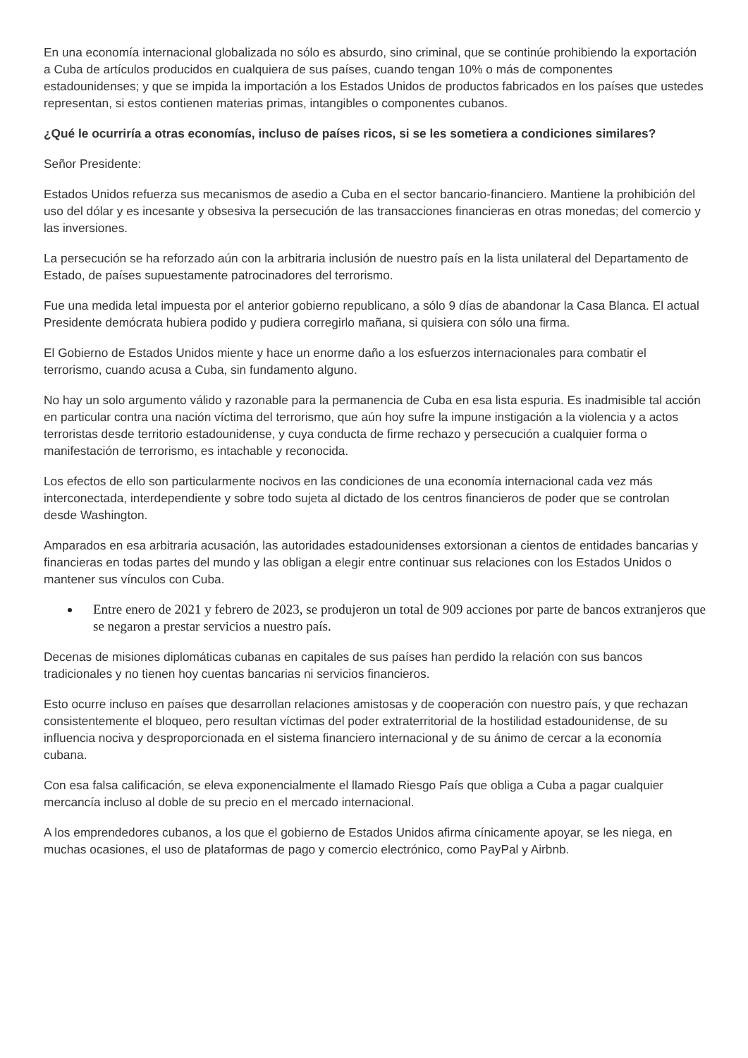En una economía internacional globalizada no sólo es absurdo, sino criminal, que se continúe prohibiendo la exportación a Cuba de artículos producidos en cualquiera de sus países, cuando tengan 10% o más de componentes estadounidenses; y que se impida la importación a los Estados Unidos de productos fabricados en los países que ustedes representan, si estos contienen materias primas, intangibles o componentes cubanos.
¿Qué le ocurriría a otras economías, incluso de países ricos, si se les sometiera a condiciones similares?
Señor Presidente:
Estados Unidos refuerza sus mecanismos de asedio a Cuba en el sector bancario-financiero. Mantiene la prohibición del uso del dólar y es incesante y obsesiva la persecución de las transacciones financieras en otras monedas; del comercio y las inversiones.
La persecución se ha reforzado aún con la arbitraria inclusión de nuestro país en la lista unilateral del Departamento de Estado, de países supuestamente patrocinadores del terrorismo.
Fue una medida letal impuesta por el anterior gobierno republicano, a sólo 9 días de abandonar la Casa Blanca. El actual Presidente demócrata hubiera podido y pudiera corregirlo mañana, si quisiera con sólo una firma.
El Gobierno de Estados Unidos miente y hace un enorme daño a los esfuerzos internacionales para combatir el terrorismo, cuando acusa a Cuba, sin fundamento alguno.
No hay un solo argumento válido y razonable para la permanencia de Cuba en esa lista espuria. Es inadmisible tal acción en particular contra una nación víctima del terrorismo, que aún hoy sufre la impune instigación a la violencia y a actos terroristas desde territorio estadounidense, y cuya conducta de firme rechazo y persecución a cualquier forma o manifestación de terrorismo, es intachable y reconocida.
Los efectos de ello son particularmente nocivos en las condiciones de una economía internacional cada vez más interconectada, interdependiente y sobre todo sujeta al dictado de los centros financieros de poder que se controlan desde Washington.
Amparados en esa arbitraria acusación, las autoridades estadounidenses extorsionan a cientos de entidades bancarias y financieras en todas partes del mundo y las obligan a elegir entre continuar sus relaciones con los Estados Unidos o mantener sus vínculos con Cuba.
Entre enero de 2021 y febrero de 2023, se produjeron un total de 909 acciones por parte de bancos extranjeros que se negaron a prestar servicios a nuestro país.
Decenas de misiones diplomáticas cubanas en capitales de sus países han perdido la relación con sus bancos tradicionales y no tienen hoy cuentas bancarias ni servicios financieros.
Esto ocurre incluso en países que desarrollan relaciones amistosas y de cooperación con nuestro país, y que rechazan consistentemente el bloqueo, pero resultan víctimas del poder extraterritorial de la hostilidad estadounidense, de su influencia nociva y desproporcionada en el sistema financiero internacional y de su ánimo de cercar a la economía cubana.
Con esa falsa calificación, se eleva exponencialmente el llamado Riesgo País que obliga a Cuba a pagar cualquier mercancía incluso al doble de su precio en el mercado internacional.
A los emprendedores cubanos, a los que el gobierno de Estados Unidos afirma cínicamente apoyar, se les niega, en muchas ocasiones, el uso de plataformas de pago y comercio electrónico, como PayPal y Airbnb.